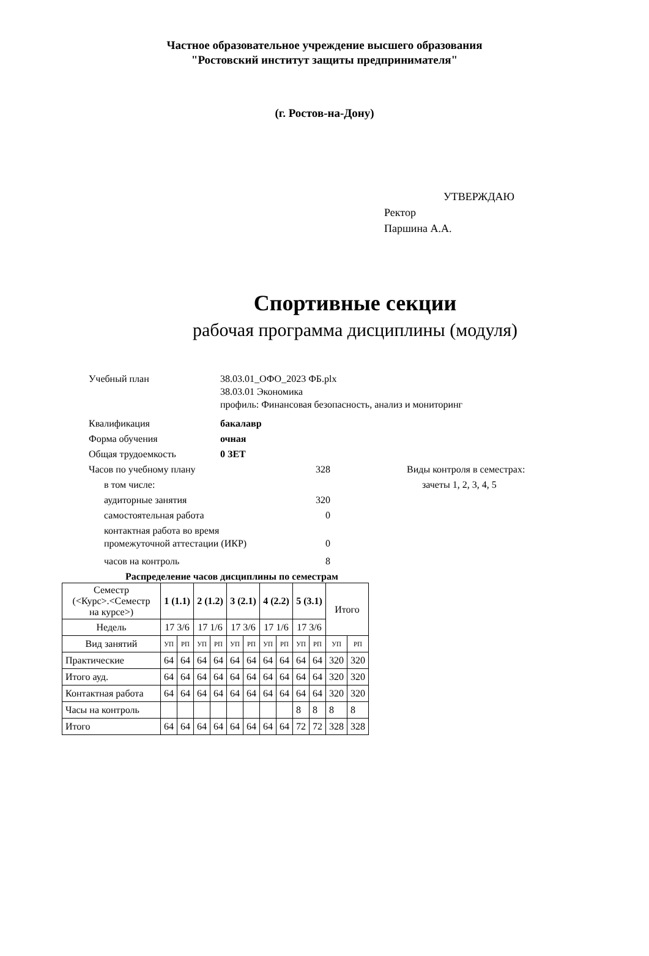Частное образовательное учреждение высшего образования
"Ростовский институт защиты предпринимателя"
(г. Ростов-на-Дону)
УТВЕРЖДАЮ
Ректор
Паршина А.А.
Спортивные секции
рабочая программа дисциплины (модуля)
Учебный план 38.03.01_ОФО_2023 ФБ.plx
38.03.01 Экономика
профиль: Финансовая безопасность, анализ и мониторинг
Квалификация бакалавр
Форма обучения очная
Общая трудоемкость 0 ЗЕТ
Часов по учебному плану 328 Виды контроля в семестрах:
в том числе: зачеты 1, 2, 3, 4, 5
аудиторные занятия 320
самостоятельная работа 0
контактная работа во время
промежуточной аттестации (ИКР) 0
часов на контроль 8
Распределение часов дисциплины по семестрам
| Семестр (<Курс>.<Семестр на курсе>) | 1 (1.1) | | 2 (1.2) | | 3 (2.1) | | 4 (2.2) | | 5 (3.1) | | Итого | |
| --- | --- | --- | --- | --- | --- | --- | --- | --- | --- | --- | --- | --- |
| Недель | 17 3/6 | | 17 1/6 | | 17 3/6 | | 17 1/6 | | 17 3/6 | | | |
| Вид занятий | УП | РП | УП | РП | УП | РП | УП | РП | УП | РП | УП | РП |
| Практические | 64 | 64 | 64 | 64 | 64 | 64 | 64 | 64 | 64 | 64 | 320 | 320 |
| Итого ауд. | 64 | 64 | 64 | 64 | 64 | 64 | 64 | 64 | 64 | 64 | 320 | 320 |
| Контактная работа | 64 | 64 | 64 | 64 | 64 | 64 | 64 | 64 | 64 | 64 | 320 | 320 |
| Часы на контроль | | | | | | | | | 8 | 8 | 8 | 8 |
| Итого | 64 | 64 | 64 | 64 | 64 | 64 | 64 | 64 | 72 | 72 | 328 | 328 |